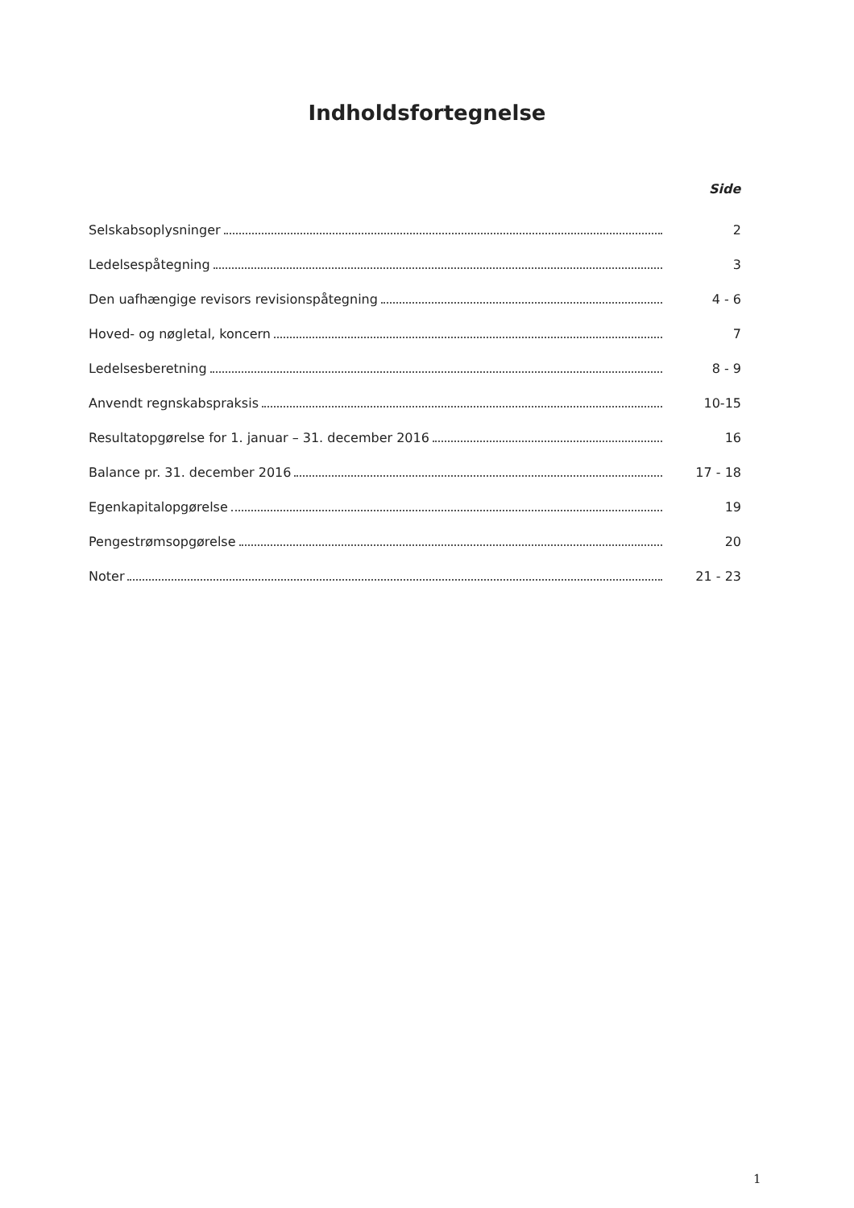Indholdsfortegnelse
Side
Selskabsoplysninger 2
Ledelsespåtegning 3
Den uafhængige revisors revisionspåtegning 4 - 6
Hoved- og nøgletal, koncern 7
Ledelsesberetning 8 - 9
Anvendt regnskabspraksis 10-15
Resultatopgørelse for 1. januar – 31. december 2016 16
Balance pr. 31. december 2016 17 - 18
Egenkapitalopgørelse 19
Pengestrømsopgørelse 20
Noter 21 - 23
1